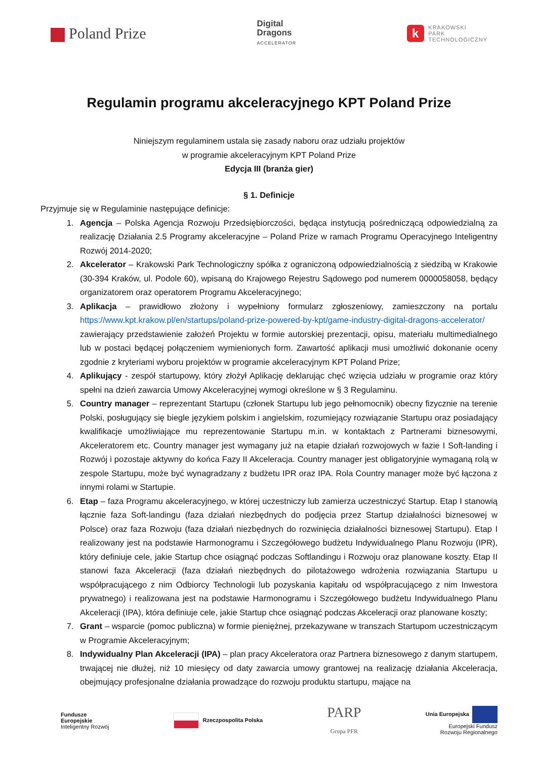Poland Prize
Digital
Dragons
ACCELERATOR
k
KRAKOWSKI
PARK
TECHNOLOGICZNY
Regulamin programu akceleracyjnego KPT Poland Prize
Niniejszym regulaminem ustala się zasady naboru oraz udziału projektów
w programie akceleracyjnym KPT Poland Prize
Edycja III (branża gier)
§ 1. Definicje
Przyjmuje się w Regulaminie następujące definicje:
1. Agencja – Polska Agencja Rozwoju Przedsiębiorczości, będąca instytucją pośredniczącą odpowiedzialną za realizację Działania 2.5 Programy akceleracyjne – Poland Prize w ramach Programu Operacyjnego Inteligentny Rozwój 2014-2020;
2. Akcelerator – Krakowski Park Technologiczny spółka z ograniczoną odpowiedzialnością z siedzibą w Krakowie (30-394 Kraków, ul. Podole 60), wpisaną do Krajowego Rejestru Sądowego pod numerem 0000058058, będący organizatorem oraz operatorem Programu Akceleracyjnego;
3. Aplikacja – prawidłowo złożony i wypełniony formularz zgłoszeniowy, zamieszczony na portalu https://www.kpt.krakow.pl/en/startups/poland-prize-powered-by-kpt/game-industry-digital-dragons-accelerator/ zawierający przedstawienie założeń Projektu w formie autorskiej prezentacji, opisu, materiału multimedialnego lub w postaci będącej połączeniem wymienionych form. Zawartość aplikacji musi umożliwić dokonanie oceny zgodnie z kryteriami wyboru projektów w programie akceleracyjnym KPT Poland Prize;
4. Aplikujący - zespół startupowy, który złożył Aplikację deklarując chęć wzięcia udziału w programie oraz który spełni na dzień zawarcia Umowy Akceleracyjnej wymogi określone w § 3 Regulaminu.
5. Country manager – reprezentant Startupu (członek Startupu lub jego pełnomocnik) obecny fizycznie na terenie Polski, posługujący się biegle językiem polskim i angielskim, rozumiejący rozwiązanie Startupu oraz posiadający kwalifikacje umożliwiające mu reprezentowanie Startupu m.in. w kontaktach z Partnerami biznesowymi, Akceleratorem etc. Country manager jest wymagany już na etapie działań rozwojowych w fazie I Soft-landing i Rozwój i pozostaje aktywny do końca Fazy II Akceleracja. Country manager jest obligatoryjnie wymaganą rolą w zespole Startupu, może być wynagradzany z budżetu IPR oraz IPA. Rola Country manager może być łączona z innymi rolami w Startupie.
6. Etap – faza Programu akceleracyjnego, w której uczestniczy lub zamierza uczestniczyć Startup. Etap I stanowią łącznie faza Soft-landingu (faza działań niezbędnych do podjęcia przez Startup działalności biznesowej w Polsce) oraz faza Rozwoju (faza działań niezbędnych do rozwinięcia działalności biznesowej Startupu). Etap I realizowany jest na podstawie Harmonogramu i Szczegółowego budżetu Indywidualnego Planu Rozwoju (IPR), który definiuje cele, jakie Startup chce osiągnąć podczas Softlandingu i Rozwoju oraz planowane koszty. Etap II stanowi faza Akceleracji (faza działań niezbędnych do pilotażowego wdrożenia rozwiązania Startupu u współpracującego z nim Odbiorcy Technologii lub pozyskania kapitału od współpracującego z nim Inwestora prywatnego) i realizowana jest na podstawie Harmonogramu i Szczegółowego budżetu Indywidualnego Planu Akceleracji (IPA), która definiuje cele, jakie Startup chce osiągnąć podczas Akceleracji oraz planowane koszty;
7. Grant – wsparcie (pomoc publiczna) w formie pieniężnej, przekazywane w transzach Startupom uczestniczącym w Programie Akceleracyjnym;
8. Indywidualny Plan Akceleracji (IPA) – plan pracy Akceleratora oraz Partnera biznesowego z danym startupem, trwającej nie dłużej, niż 10 miesięcy od daty zawarcia umowy grantowej na realizację działania Akceleracja, obejmujący profesjonalne działania prowadzące do rozwoju produktu startupu, mające na
Fundusze
Europejskie
Inteligentny Rozwój
Rzeczpospolita Polska
PARP
Grupa PFR
Unia Europejska
Europejski Fundusz
Rozwoju Regionalnego